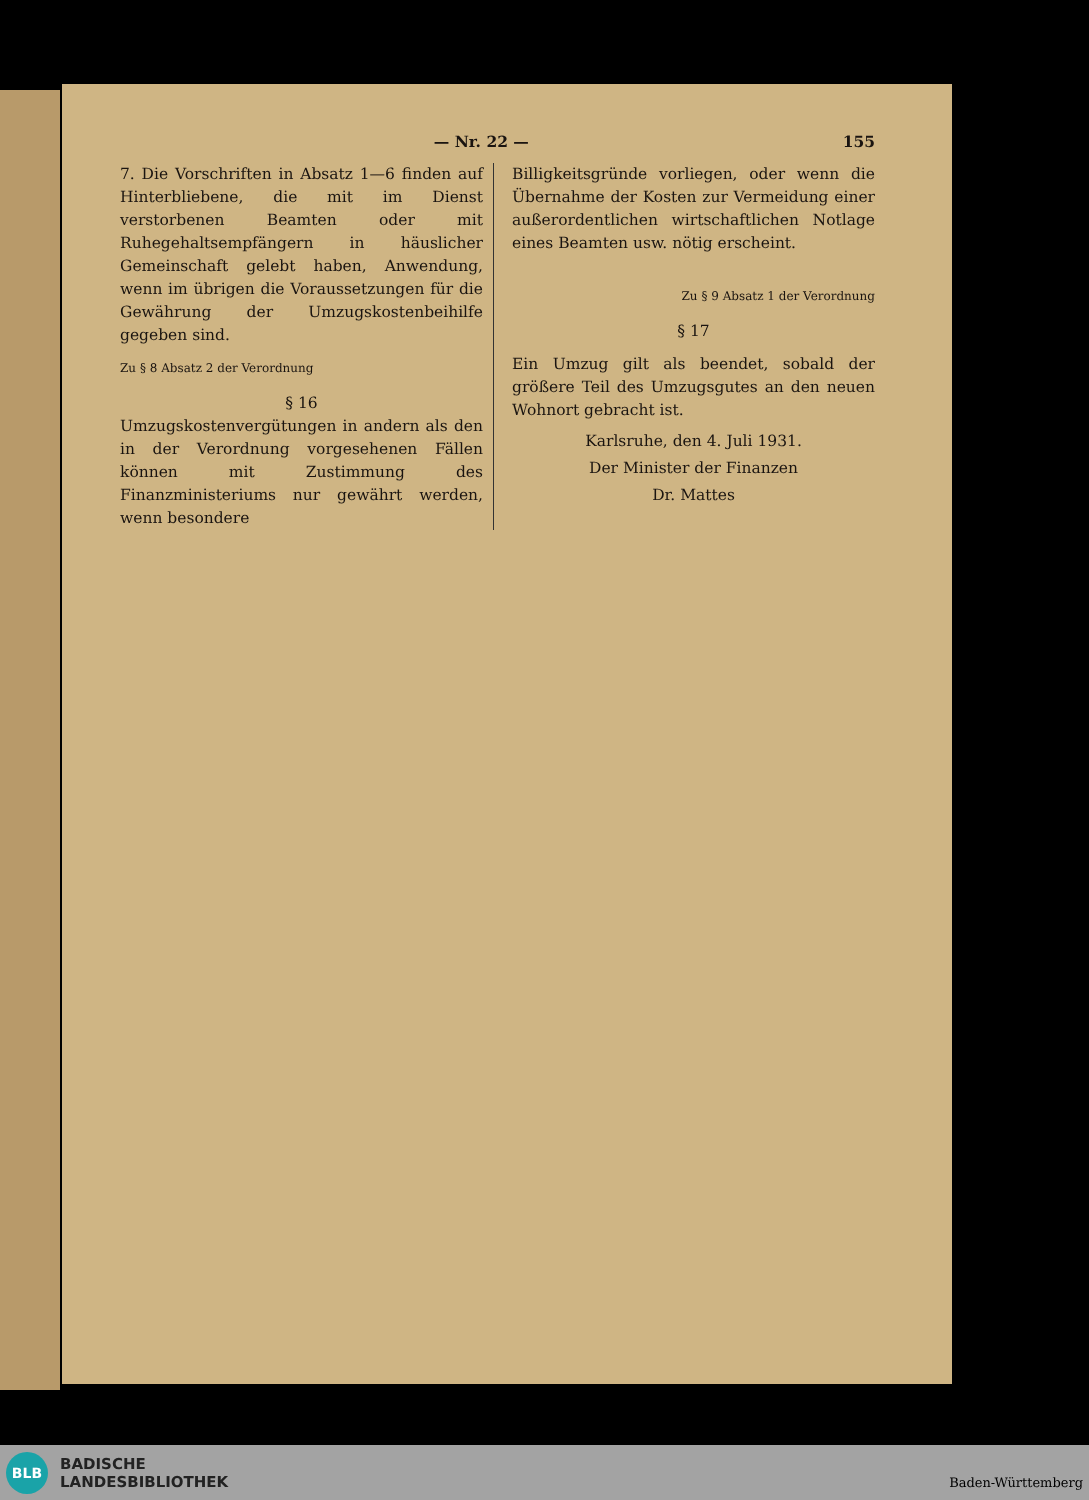— Nr. 22 — 155
7. Die Vorschriften in Absatz 1—6 finden auf Hinterbliebene, die mit im Dienst verstorbenen Beamten oder mit Ruhegehaltsempfängern in häuslicher Gemeinschaft gelebt haben, Anwendung, wenn im übrigen die Voraussetzungen für die Gewährung der Umzugskostenbeihilfe gegeben sind.
Zu § 8 Absatz 2 der Verordnung
§ 16
Umzugskostenvergütungen in andern als den in der Verordnung vorgesehenen Fällen können mit Zustimmung des Finanzministeriums nur gewährt werden, wenn besondere
Billigkeitsgründe vorliegen, oder wenn die Übernahme der Kosten zur Vermeidung einer außerordentlichen wirtschaftlichen Notlage eines Beamten usw. nötig erscheint.
Zu § 9 Absatz 1 der Verordnung
§ 17
Ein Umzug gilt als beendet, sobald der größere Teil des Umzugsgutes an den neuen Wohnort gebracht ist.
Karlsruhe, den 4. Juli 1931.
Der Minister der Finanzen
Dr. Mattes
BLB
BADISCHE
LANDESBIBLIOTHEK
Baden-Württemberg